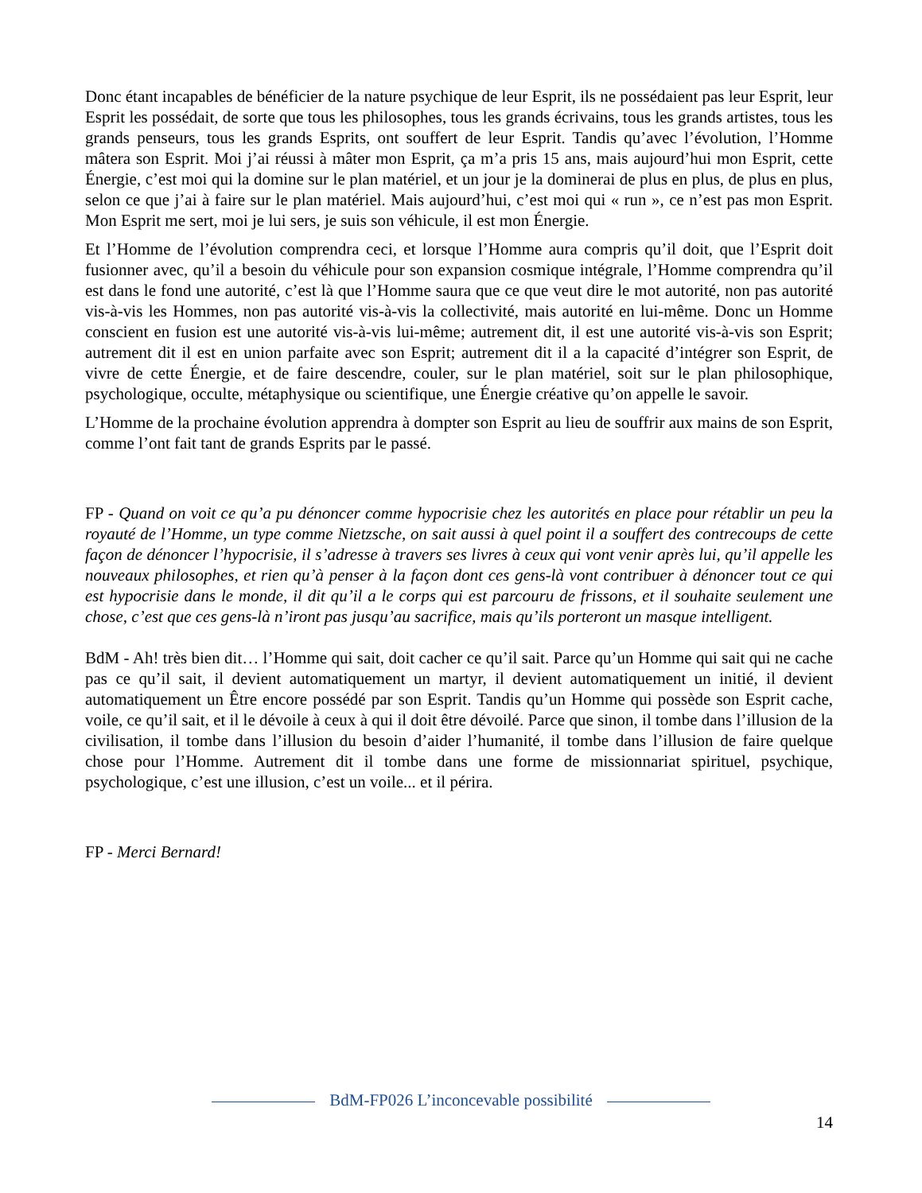Donc étant incapables de bénéficier de la nature psychique de leur Esprit, ils ne possédaient pas leur Esprit, leur Esprit les possédait, de sorte que tous les philosophes, tous les grands écrivains, tous les grands artistes, tous les grands penseurs, tous les grands Esprits, ont souffert de leur Esprit. Tandis qu’avec l’évolution, l’Homme mâtera son Esprit. Moi j’ai réussi à mâter mon Esprit, ça m’a pris 15 ans, mais aujourd’hui mon Esprit, cette Énergie, c’est moi qui la domine sur le plan matériel, et un jour je la dominerai de plus en plus, de plus en plus, selon ce que j’ai à faire sur le plan matériel. Mais aujourd’hui, c’est moi qui « run », ce n’est pas mon Esprit. Mon Esprit me sert, moi je lui sers, je suis son véhicule, il est mon Énergie.
Et l’Homme de l’évolution comprendra ceci, et lorsque l’Homme aura compris qu’il doit, que l’Esprit doit fusionner avec, qu’il a besoin du véhicule pour son expansion cosmique intégrale, l’Homme comprendra qu’il est dans le fond une autorité, c’est là que l’Homme saura que ce que veut dire le mot autorité, non pas autorité vis-à-vis les Hommes, non pas autorité vis-à-vis la collectivité, mais autorité en lui-même. Donc un Homme conscient en fusion est une autorité vis-à-vis lui-même; autrement dit, il est une autorité vis-à-vis son Esprit; autrement dit il est en union parfaite avec son Esprit; autrement dit il a la capacité d’intégrer son Esprit, de vivre de cette Énergie, et de faire descendre, couler, sur le plan matériel, soit sur le plan philosophique, psychologique, occulte, métaphysique ou scientifique, une Énergie créative qu’on appelle le savoir.
L’Homme de la prochaine évolution apprendra à dompter son Esprit au lieu de souffrir aux mains de son Esprit, comme l’ont fait tant de grands Esprits par le passé.
FP - Quand on voit ce qu’a pu dénoncer comme hypocrisie chez les autorités en place pour rétablir un peu la royauté de l’Homme, un type comme Nietzsche, on sait aussi à quel point il a souffert des contrecoups de cette façon de dénoncer l’hypocrisie, il s’adresse à travers ses livres à ceux qui vont venir après lui, qu’il appelle les nouveaux philosophes, et rien qu’à penser à la façon dont ces gens-là vont contribuer à dénoncer tout ce qui est hypocrisie dans le monde, il dit qu’il a le corps qui est parcouru de frissons, et il souhaite seulement une chose, c’est que ces gens-là n’iront pas jusqu’au sacrifice, mais qu’ils porteront un masque intelligent.
BdM - Ah! très bien dit… l’Homme qui sait, doit cacher ce qu’il sait. Parce qu’un Homme qui sait qui ne cache pas ce qu’il sait, il devient automatiquement un martyr, il devient automatiquement un initié, il devient automatiquement un Être encore possédé par son Esprit. Tandis qu’un Homme qui possède son Esprit cache, voile, ce qu’il sait, et il le dévoile à ceux à qui il doit être dévoilé. Parce que sinon, il tombe dans l’illusion de la civilisation, il tombe dans l’illusion du besoin d’aider l’humanité, il tombe dans l’illusion de faire quelque chose pour l’Homme. Autrement dit il tombe dans une forme de missionnariat spirituel, psychique, psychologique, c’est une illusion, c’est un voile... et il périra.
FP - Merci Bernard!
BdM-FP026 L’inconcevable possibilité
14